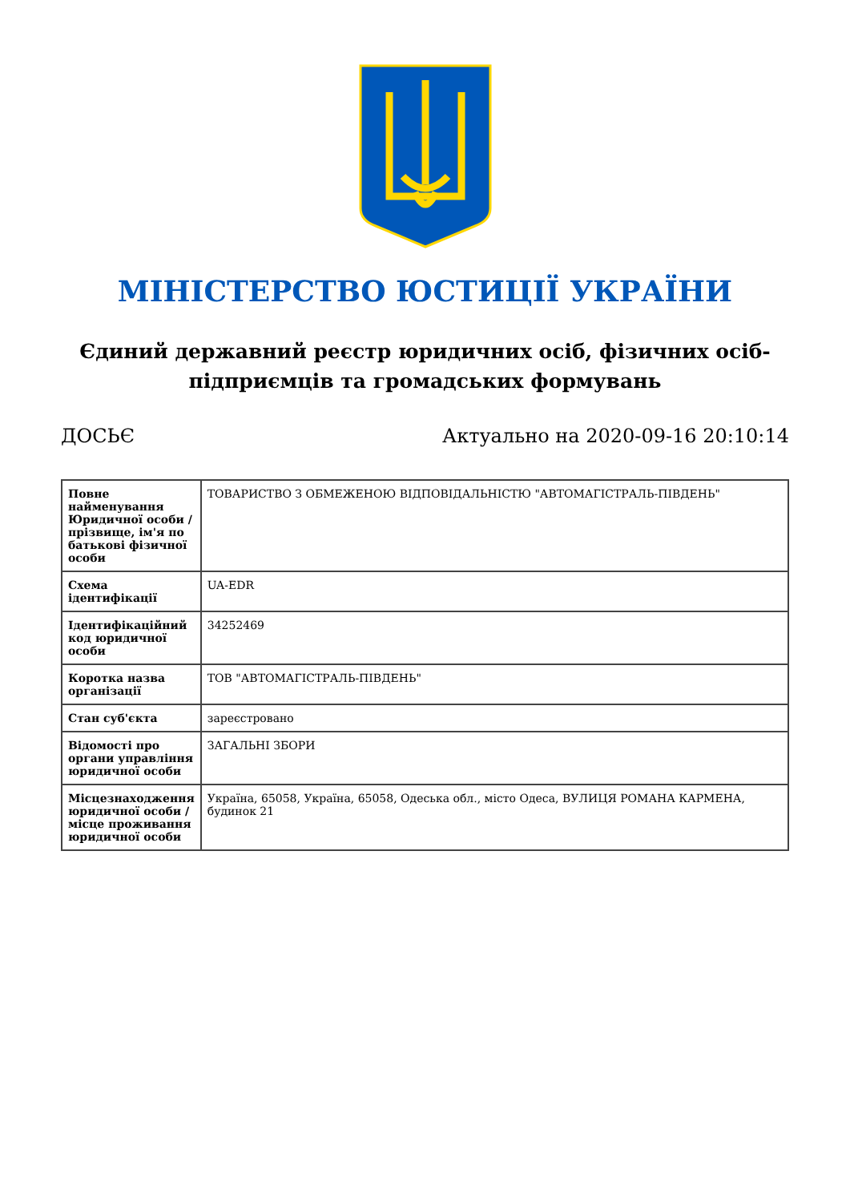МІНІСТЕРСТВО ЮСТИЦІЇ УКРАЇНИ
Єдиний державний реєстр юридичних осіб, фізичних осіб-підприємців та громадських формувань
ДОСЬЄ Актуально на 2020-09-16 20:10:14
| Повне найменування Юридичної особи / прізвище, ім'я по батькові фізичної особи | ТОВАРИСТВО З ОБМЕЖЕНОЮ ВІДПОВІДАЛЬНІСТЮ "АВТОМАГІСТРАЛЬ-ПІВДЕНЬ" |
| Схема ідентифікації | UA-EDR |
| Ідентифікаційний код юридичної особи | 34252469 |
| Коротка назва організації | ТОВ "АВТОМАГІСТРАЛЬ-ПІВДЕНЬ" |
| Стан суб'єкта | зареєстровано |
| Відомості про органи управління юридичної особи | ЗАГАЛЬНІ ЗБОРИ |
| Місцезнаходження юридичної особи / місце проживання юридичної особи | Україна, 65058, Україна, 65058, Одеська обл., місто Одеса, ВУЛИЦЯ РОМАНА КАРМЕНА, будинок 21 |